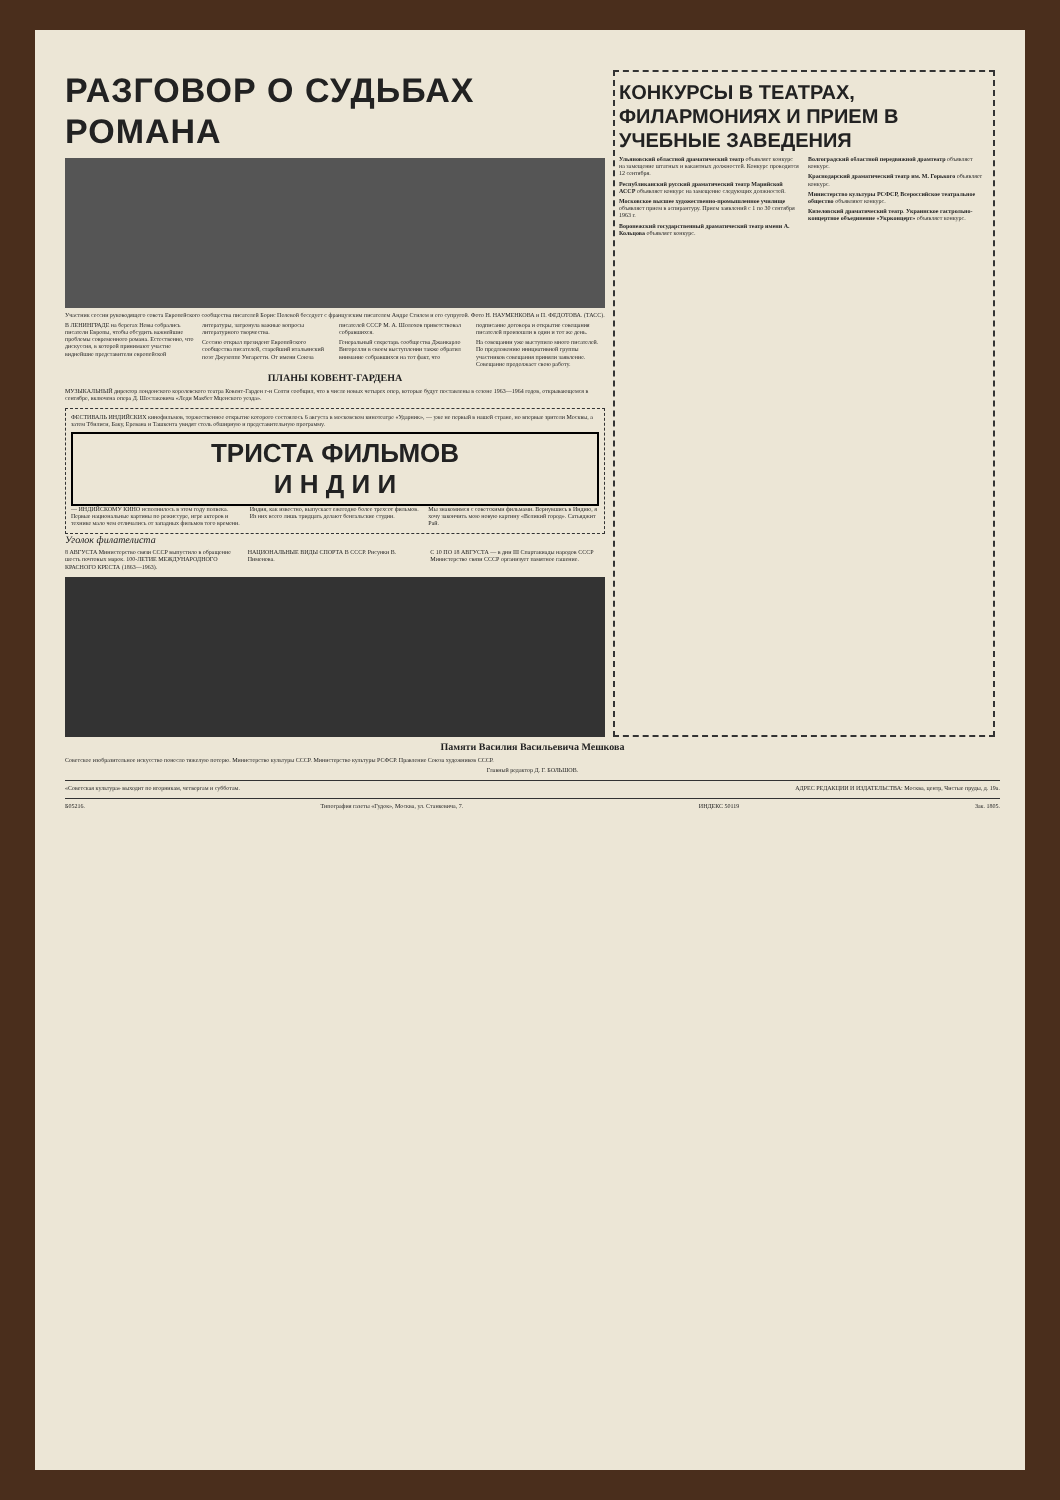РАЗГОВОР О СУДЬБАХ РОМАНА
Участник сессии руководящего совета Европейского сообщества писателей Борис Полевой беседует с французским писателем Андре Стилем и его супругой. Фото Н. НАУМЕНКОВА и П. ФЕДОТОВА. (ТАСС).
В ЛЕНИНГРАДЕ на берегах Невы собрались писатели Европы, чтобы обсудить важнейшие проблемы современного романа. Естественно, что дискуссия, в которой принимают участие виднейшие представители европейской литературы, затронула важные вопросы литературного творчества.
Сессию открыл президент Европейского сообщества писателей, старейший итальянский поэт Джузеппе Унгаретти. От имени Союза писателей СССР М. А. Шолохов приветствовал собравшихся.
Генеральный секретарь сообщества Джанкарло Вигорелли в своем выступлении также обратил внимание собравшихся на тот факт, что подписание договора и открытие совещания писателей произошли в один и тот же день.
На совещании уже выступило много писателей. По предложению инициативной группы участников совещания приняли заявление. Совещание продолжает свою работу.
ПЛАНЫ КОВЕНТ-ГАРДЕНА
МУЗЫКАЛЬНЫЙ директор лондонского королевского театра Ковент-Гарден г-н Солти сообщил, что в числе новых четырех опер, которые будут поставлены в сезоне 1963—1964 годов, открывающемся в сентябре, включена опера Д. Шостаковича «Леди Макбет Мценского уезда».
ФЕСТИВАЛЬ ИНДИЙСКИХ кинофильмов, торжественное открытие которого состоялось 6 августа в московском кинотеатре «Ударник», — уже не первый в нашей стране, но впервые зрители Москвы, а затем Тбилиси, Баку, Еревана и Ташкента увидят столь обширную и представительную программу.
ТРИСТА ФИЛЬМОВ
И Н Д И И
— ИНДИЙСКОМУ КИНО исполнилось в этом году полвека. Первые национальные картины по режиссуре, игре актеров и технике мало чем отличались от западных фильмов того времени.
Индия, как известно, выпускает ежегодно более трехсот фильмов. Из них всего лишь тридцать делают бенгальские студии.
Мы знакомимся с советскими фильмами. Вернувшись в Индию, я хочу закончить мою новую картину «Великий город». Сатьяджит Рай.
Уголок филателиста
8 АВГУСТА Министерство связи СССР выпустило в обращение шесть почтовых марок. 100-ЛЕТИЕ МЕЖДУНАРОДНОГО КРАСНОГО КРЕСТА (1863—1963).
НАЦИОНАЛЬНЫЕ ВИДЫ СПОРТА В СССР. Рисунки В. Пименова.
С 10 ПО 18 АВГУСТА — в дни III Спартакиады народов СССР Министерство связи СССР организует памятное гашение.
КОНКУРСЫ В ТЕАТРАХ, ФИЛАРМОНИЯХ И ПРИЕМ В УЧЕБНЫЕ ЗАВЕДЕНИЯ
Ульяновский областной драматический театр объявляет конкурс на замещение штатных и вакантных должностей. Конкурс проводится 12 сентября.
Республиканский русский драматический театр Марийской АССР объявляет конкурс на замещение следующих должностей.
Московское высшее художественно-промышленное училище объявляет прием в аспирантуру. Прием заявлений с 1 по 30 сентября 1963 г.
Воронежский государственный драматический театр имени А. Кольцова объявляет конкурс.
Волгоградский областной передвижной драмтеатр объявляет конкурс.
Краснодарский драматический театр им. М. Горького объявляет конкурс.
Министерство культуры РСФСР, Всероссийское театральное общество объявляют конкурс.
Кизеловский драматический театр. Украинское гастрольно-концертное объединение «Укрконцерт» объявляет конкурс.
Памяти Василия Васильевича Мешкова
Советское изобразительное искусство понесло тяжелую потерю. Министерство культуры СССР. Министерство культуры РСФСР. Правление Союза художников СССР.
Главный редактор Д. Г. БОЛЬШОВ.
«Советская культура» выходит по вторникам, четвергам и субботам. АДРЕС РЕДАКЦИИ И ИЗДАТЕЛЬСТВА: Москва, центр, Чистые пруды, д. 19а.
Б05216. Типография газеты «Гудок», Москва, ул. Станкевича, 7. ИНДЕКС 50119 Зак. 1805.